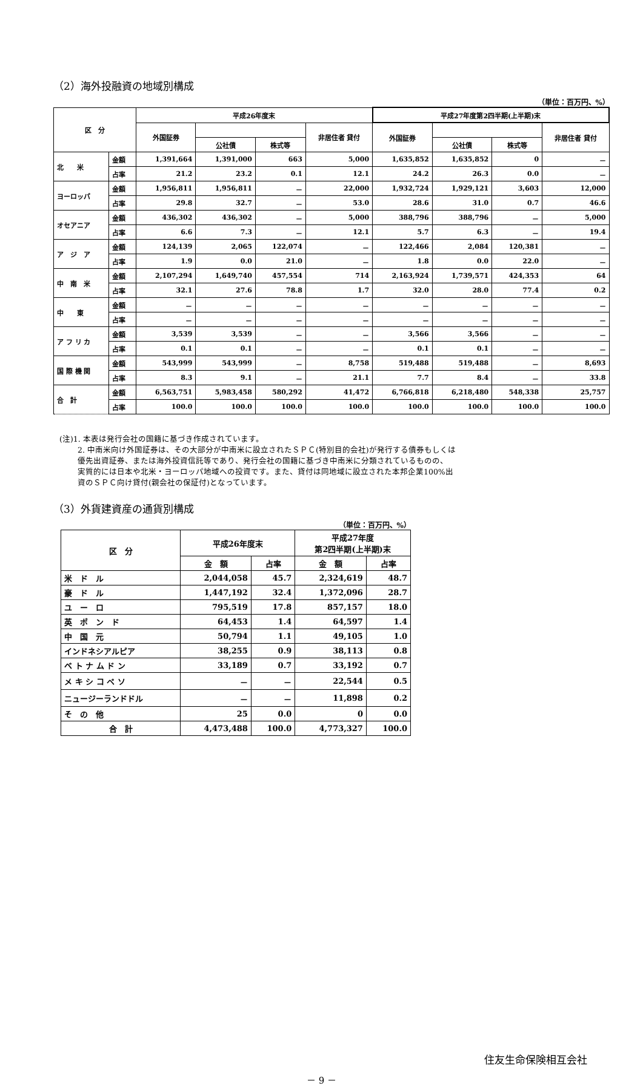（2）海外投融資の地域別構成
（単位：百万円、%）
| 区 分 | | 平成26年度末 | | | | 平成27年度第2四半期(上半期)末 | | | |
| --- | --- | --- | --- | --- | --- | --- | --- | --- | --- |
| | | 外国証券 | | | 非居住者 貸付 | 外国証券 | | | 非居住者 貸付 |
| | | | 公社債 | 株式等 | | | 公社債 | 株式等 | |
| 北 米 | 金額 | 1,391,664 | 1,391,000 | 663 | 5,000 | 1,635,852 | 1,635,852 | 0 | － |
| | 占率 | 21.2 | 23.2 | 0.1 | 12.1 | 24.2 | 26.3 | 0.0 | － |
| ヨーロッパ | 金額 | 1,956,811 | 1,956,811 | － | 22,000 | 1,932,724 | 1,929,121 | 3,603 | 12,000 |
| | 占率 | 29.8 | 32.7 | － | 53.0 | 28.6 | 31.0 | 0.7 | 46.6 |
| オセアニア | 金額 | 436,302 | 436,302 | － | 5,000 | 388,796 | 388,796 | － | 5,000 |
| | 占率 | 6.6 | 7.3 | － | 12.1 | 5.7 | 6.3 | － | 19.4 |
| ア ジ ア | 金額 | 124,139 | 2,065 | 122,074 | － | 122,466 | 2,084 | 120,381 | － |
| | 占率 | 1.9 | 0.0 | 21.0 | － | 1.8 | 0.0 | 22.0 | － |
| 中 南 米 | 金額 | 2,107,294 | 1,649,740 | 457,554 | 714 | 2,163,924 | 1,739,571 | 424,353 | 64 |
| | 占率 | 32.1 | 27.6 | 78.8 | 1.7 | 32.0 | 28.0 | 77.4 | 0.2 |
| 中 東 | 金額 | － | － | － | － | － | － | － | － |
| | 占率 | － | － | － | － | － | － | － | － |
| ア フ リ カ | 金額 | 3,539 | 3,539 | － | － | 3,566 | 3,566 | － | － |
| | 占率 | 0.1 | 0.1 | － | － | 0.1 | 0.1 | － | － |
| 国 際 機 関 | 金額 | 543,999 | 543,999 | － | 8,758 | 519,488 | 519,488 | － | 8,693 |
| | 占率 | 8.3 | 9.1 | － | 21.1 | 7.7 | 8.4 | － | 33.8 |
| 合 計 | 金額 | 6,563,751 | 5,983,458 | 580,292 | 41,472 | 6,766,818 | 6,218,480 | 548,338 | 25,757 |
| | 占率 | 100.0 | 100.0 | 100.0 | 100.0 | 100.0 | 100.0 | 100.0 | 100.0 |
(注)1. 本表は発行会社の国籍に基づき作成されています。
2. 中南米向け外国証券は、その大部分が中南米に設立されたＳＰＣ(特別目的会社)が発行する債券もしくは
優先出資証券、または海外投資信託等であり、発行会社の国籍に基づき中南米に分類されているものの、
実質的には日本や北米・ヨーロッパ地域への投資です。また、貸付は同地域に設立された本邦企業100%出
資のＳＰＣ向け貸付(親会社の保証付)となっています。
（3）外貨建資産の通貨別構成
（単位：百万円、%）
| 区 分 | 平成26年度末 | | 平成27年度 第2四半期(上半期)末 | |
| --- | --- | --- | --- | --- |
| | 金 額 | 占率 | 金 額 | 占率 |
| 米 ド ル | 2,044,058 | 45.7 | 2,324,619 | 48.7 |
| 豪 ド ル | 1,447,192 | 32.4 | 1,372,096 | 28.7 |
| ユ ー ロ | 795,519 | 17.8 | 857,157 | 18.0 |
| 英 ポ ン ド | 64,453 | 1.4 | 64,597 | 1.4 |
| 中 国 元 | 50,794 | 1.1 | 49,105 | 1.0 |
| インドネシアルピア | 38,255 | 0.9 | 38,113 | 0.8 |
| ベ ト ナ ム ド ン | 33,189 | 0.7 | 33,192 | 0.7 |
| メ キ シ コ ペ ソ | － | － | 22,544 | 0.5 |
| ニュージーランドドル | － | － | 11,898 | 0.2 |
| そ の 他 | 25 | 0.0 | 0 | 0.0 |
| 合 計 | 4,473,488 | 100.0 | 4,773,327 | 100.0 |
住友生命保険相互会社
－ 9 －